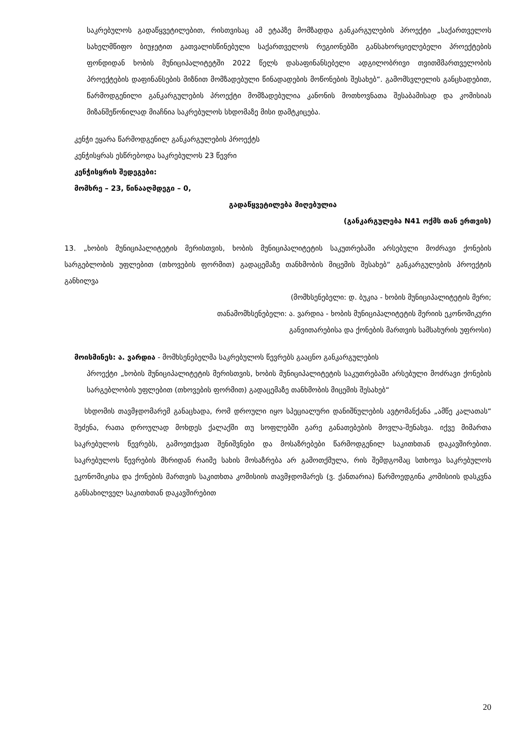საკრებულოს გადაწყვეტილებით, რისთვისაც ამ ეტაპზე მომზადდა განკარგულების პროექტი „საქართველოს სახელმწიფო ბიუჯეტით გათვალისწინებული საქართველოს რეგიონებში განსახორციელებელი პროექტების ფონდიდან ხობის მუნიციპალიტეტში 2022 წელს დასაფინანსებელი ადგილობრივი თვითმმართველობის პროექტების დაფინანსების მიზნით მომზადებული წინადადების მოწონების შესახებ“. გამომსვლელის განცხადებით, წარმოდგენილი განკარგულების პროექტი მომზადებულია კანონის მოთხოვნათა შესაბამისად და კომისიას მიზანშეწონილად მიაჩნია საკრებულოს სხდომაზე მისი დამტკიცება.
კენჭი ეყარა წარმოდგენილ განკარგულების პროექტს
კენჭისყრას ესწრებოდა საკრებულოს 23 წევრი
კენჭისყრის შედეგები:
მომხრე – 23, წინააღმდეგი – 0,
გადაწყვეტილება მიღებულია
(განკარგულება N41 ოქმს თან ერთვის)
13. „ხობის მუნიციპალიტეტის მერისთვის, ხობის მუნიციპალიტეტის საკუთრებაში არსებული მოძრავი ქონების სარგებლობის უფლებით (თხოვების ფორმით) გადაცემაზე თანხმობის მიცემის შესახებ“ განკარგულების პროექტის განხილვა
(მომხსენებელი: დ. ბუკია - ხობის მუნიციპალიტეტის მერი;
თანამომხსენებელი: ა. ვარდია - ხობის მუნიციპალიტეტის მერიის ეკონომიკური
განვითარებისა და ქონების მართვის სამსახურის უფროსი)
მოისმინეს: ა. ვარდია - მომხსენებელმა საკრებულოს წევრებს გააცნო განკარგულების
პროექტი „ხობის მუნიციპალიტეტის მერისთვის, ხობის მუნიციპალიტეტის საკუთრებაში არსებული მოძრავი ქონების სარგებლობის უფლებით (თხოვების ფორმით) გადაცემაზე თანხმობის მიცემის შესახებ“
სხდომის თავმჯდომარემ განაცხადა, რომ დროული იყო სპეციალური დანიშნულების ავტომანქანა „ამწე კალათას“ შეძენა, რათა დროულად მოხდეს ქალაქში თუ სოფლებში გარე განათებების მოვლა-შენახვა. იქვე მიმართა საკრებულოს წევრებს, გამოეთქვათ შენიშვნები და მოსაზრებები წარმოდგენილ საკითხთან დაკავშირებით. საკრებულოს წევრების მხრიდან რაიმე სახის მოსაზრება არ გამოთქმულა, რის შემდგომაც სთხოვა საკრებულოს ეკონომიკისა და ქონების მართვის საკითხთა კომისიის თავმჯდომარეს (ვ. ქანთარია) წარმოედგინა კომისიის დასკვნა განსახილველ საკითხთან დაკავშირებით
20